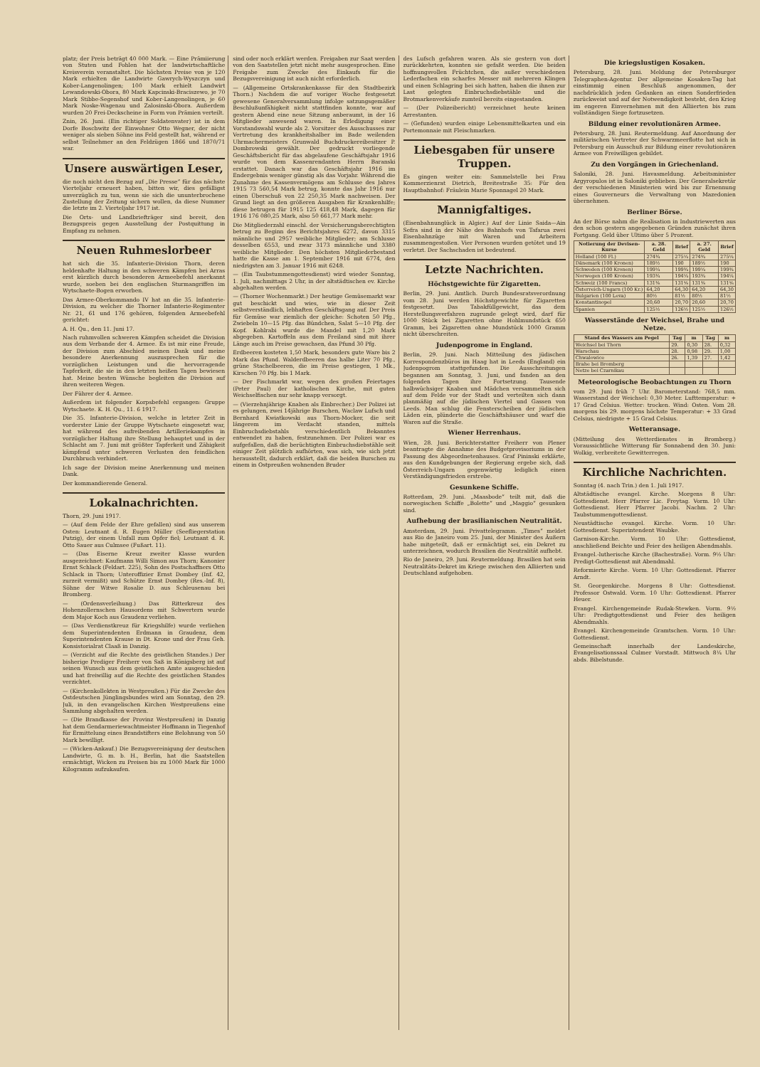platz; der Preis beträgt 40 000 Mark. — Eine Prämiierung von Stuten und Fohlen hat der landwirtschaftliche Kreisverein veranstaltet. Die höchsten Preise von je 120 Mark erhielten die Landwirte Gawrych-Wyszczyn und Kober-Langenolingen; 100 Mark erhielt Landwirt Lewandowski-Obora, 80 Mark Kapcinski-Braciszewo, je 70 Mark Stibbe-Segenshof und Kober-Langenolingen, je 60 Mark Noske-Wagenau und Zalosinski-Obora. Außerdem wurden 20 Frei-Deckscheine in Form von Prämien verteilt.
Znin, 26. Juni. (Ein richtiger Soldatenvater) ist in dem Dorfe Boschwitz der Einwohner Otto Wegner, der nicht weniger als sieben Söhne ins Feld gestellt hat, während er selbst Teilnehmer an den Feldzügen 1866 und 1870/71 war.
Unsere auswärtigen Leser,
die noch nicht den Bezug auf „Die Presse“ für das nächste Vierteljahr erneuert haben, bitten wir, dies gefälligst unverzüglich zu tun, wenn sie sich die ununterbrochene Zustellung der Zeitung sichern wollen, da diese Nummer die letzte im 2. Vierteljahr 1917 ist.
Die Orts- und Landbriefträger sind bereit, den Bezugspreis gegen Ausstellung der Postquittung in Empfang zu nehmen.
Neuen Ruhmeslorbeer
hat sich die 35. Infanterie-Division Thorn, deren heldenhafte Haltung in den schweren Kämpfen bei Arras erst kürzlich durch besonderen Armeebefehl anerkannt wurde, soeben bei den englischen Sturmangriffen im Wytschaete-Bogen erworben.
Das Armee-Oberkommando IV hat an die 35. Infanterie-Division, zu welcher die Thorner Infanterie-Regimenter Nr. 21, 61 und 176 gehören, folgenden Armeebefehl gerichtet:
A. H. Qu., den 11. Juni 17.
Nach ruhmvollen schweren Kämpfen scheidet die Division aus dem Verbande der 4. Armee. Es ist mir eine Freude, der Division zum Abschied meinen Dank und meine besondere Anerkennung auszusprechen für die vorzüglichen Leistungen und die hervorragende Tapferkeit, die sie in den letzten heißen Tagen bewiesen hat. Meine besten Wünsche begleiten die Division auf ihren weiteren Wegen.
Der Führer der 4. Armee.
Außerdem ist folgender Korpsbefehl ergangen: Gruppe Wytschaete. K. H. Qu., 11. 6 1917.
Die 35. Infanterie-Division, welche in letzter Zeit in vorderster Linie der Gruppe Wytschaete eingesetzt war, hat während des aufreibenden Artilleriekampfes in vorzüglicher Haltung ihre Stellung behauptet und in der Schlacht am 7. Juni mit größter Tapferkeit und Zähigkeit kämpfend unter schweren Verlusten den feindlichen Durchbruch verhindert.
Ich sage der Division meine Anerkennung und meinen Dank.
Der kommandierende General.
Lokalnachrichten.
Thorn, 29. Juni 1917.
— (Auf dem Felde der Ehre gefallen) sind aus unserem Osten: Leutnant d. R. Eugen Müller (Seefliegerstation Putzig), der einem Unfall zum Opfer fiel; Leutnant d. R. Otto Sauer aus Culmsee (Fußart. 11).
— (Das Eiserne Kreuz zweiter Klasse wurden ausgezeichnet: Kaufmann Willi Simon aus Thorn; Kanonier Ernst Schlack (Feldart. 225), Sohn des Postschaffners Otto Schlack in Thorn; Unteroffizier Ernst Dombey (Inf. 42, zurzeit vermißt) und Schütze Ernst Dombey (Res.-Inf. 8), Söhne der Witwe Rosalie D. aus Schleusenau bei Bromberg.
— (Ordensverleihung.) Das Ritterkreuz des Hohenzollernschen Hausordens mit Schwertern wurde dem Major Koch aus Graudenz verliehen.
— (Das Verdienstkreuz für Kriegshilfe) wurde verliehen dem Superintendenten Erdmann in Graudenz, dem Superintendenten Krause in Dt. Krone und der Frau Geh. Konsistorialrat Claaß in Danzig.
— (Verzicht auf die Rechte des geistlichen Standes.) Der bisherige Prediger Freiherr von Saß in Königsberg ist auf seinen Wunsch aus dem geistlichen Amte ausgeschieden und hat freiwillig auf die Rechte des geistlichen Standes verzichtet.
— (Kirchenkollekten in Westpreußen.) Für die Zwecke des Ostdeutschen Jünglingsbundes wird am Sonntag, den 29. Juli, in den evangelischen Kirchen Westpreußens eine Sammlung abgehalten werden.
— (Die Brandkasse der Provinz Westpreußen) in Danzig hat dem Gendarmeriewachtmeister Hoffmann in Tiegenhof für Ermittelung eines Brandstifters eine Belohnung von 50 Mark bewilligt.
— (Wicken-Ankauf.) Die Bezugsvereinigung der deutschen Landwirte, G. m. b. H., Berlin, hat die Saatstellen ermächtigt, Wicken zu Preisen bis zu 1000 Mark für 1000 Kilogramm aufzukaufen.
sind oder noch erklärt werden. Freigaben zur Saat werden von den Saatstellen jetzt nicht mehr ausgesprochen. Eine Freigabe zum Zwecke des Einkaufs für die Bezugsvereinigung ist auch nicht erforderlich.
— (Allgemeine Ortskrankenkasse für den Stadtbezirk Thorn.) Nachdem die auf voriger Woche festgesetzt gewesene Generalversammlung infolge satzungsgemäßer Beschlußunfähigkeit nicht stattfinden konnte, war auf gestern Abend eine neue Sitzung anberaumt, in der 16 Mitglieder anwesend waren. In Erledigung einer Vorstandswahl wurde als 2. Vorsitzer des Ausschusses zur Vertretung des krankheitshalber im Bade weilenden Uhrmachermeisters Grunwald Buchdruckereibesitzer P. Dombrowski gewählt. Der gedruckt vorliegende Geschäftsbericht für das abgelaufene Geschäftsjahr 1916 wurde von dem Kassenrendanten Herrn Baranski erstattet. Danach war das Geschäftsjahr 1916 im Endergebnis weniger günstig als das Vorjahr. Während die Zunahme des Kassenvermögens am Schlusse des Jahres 1915 73 560,54 Mark betrug, konnte das Jahr 1916 nur einen Überschuß von 22 250,35 Mark nachweisen. Der Grund liegt an den größeren Ausgaben für Krankenhilfe; diese betrugen für 1915 125 418,48 Mark, dagegen für 1916 176 080,25 Mark, also 50 661,77 Mark mehr.
Die Mitgliederzahl einschl. der Versicherungsberechtigten betrug zu Beginn des Berichtsjahres 6272, davon 3315 männliche und 2957 weibliche Mitglieder; am Schlusse desselben 6553, und zwar 3173 männliche und 3380 weibliche Mitglieder. Den höchsten Mitgliederbestand hatte die Kasse am 1. September 1916 mit 6774, den niedrigsten am 3. Januar 1916 mit 6248.
— (Ein Taubstummengottesdienst) wird wieder Sonntag, 1. Juli, nachmittags 2 Uhr, in der altstädtischen ev. Kirche abgehalten werden.
— (Thorner Wochenmarkt.) Der heutige Gemüsemarkt war gut beschickt und wies, wie in dieser Zeit selbstverständlich, lebhaften Geschäftsgang auf. Der Preis für Gemüse war ziemlich der gleiche: Schoten 50 Pfg., Zwiebeln 10—15 Pfg. das Bündchen, Salat 5—10 Pfg. der Kopf. Kohlrabi wurde die Mandel mit 1,20 Mark abgegeben. Kartoffeln aus dem Freiland sind mit ihrer Länge auch im Preise gewachsen, das Pfund 30 Pfg.
Erdbeeren kosteten 1,50 Mark, besonders gute Ware bis 2 Mark das Pfund. Walderdbeeren das halbe Liter 70 Pfg., grüne Stachelbeeren, die im Preise gestiegen, 1 Mk., Kirschen 70 Pfg. bis 1 Mark.
— Der Fischmarkt war, wegen des großen Feiertages (Peter Paul) der katholischen Kirche, mit guten Weichselfischen nur sehr knapp versorgt.
— (Vierzehnjährige Knaben als Einbrecher.) Der Polizei ist es gelungen, zwei 14jährige Burschen, Waclaw Lufsch und Bernhard Kwiatkowski aus Thorn-Mocker, die seit längerem im Verdacht standen, mittels Einbruchsdiebstahls verschiedentlich Bekanntes entwendet zu haben, festzunehmen. Der Polizei war es aufgefallen, daß die berüchtigten Einbruchsdiebstähle seit einiger Zeit plötzlich aufhörten, was sich, wie sich jetzt herausstellt, dadurch erklärt, daß die beiden Burschen zu einem in Ostpreußen wohnenden Bruder
des Lufsch gefahren waren. Als sie gestern von dort zurückkehrten, konnten sie gefaßt werden. Die beiden hoffnungsvollen Früchtchen, die außer verschiedenen Lederfachen ein scharfes Messer mit mehreren Klingen und einen Schlagring bei sich hatten, haben die ihnen zur Last gelegten Einbruchsdiebstähle und die Brotmarkenverkäufe zumteil bereits eingestanden.
— (Der Polizeibericht) verzeichnet heute keinen Arrestanten.
— (Gefunden) wurden einige Lebensmittelkarten und ein Portemonnaie mit Fleischmarken.
Liebesgaben für unsere Truppen.
Es gingen weiter ein: Sammelstelle bei Frau Kommerzienrat Dietrich, Breitestraße 35: Für den Hauptbahnhof: Fräulein Marie Sponnagel 20 Mark.
Mannigfaltiges.
(Eisenbahnunglück in Algier.) Auf der Linie Saida—Ain Sefra sind in der Nähe des Bahnhofs von Tafarua zwei Eisenbahnzüge mit Waren und Arbeitern zusammengestoßen. Vier Personen wurden getötet und 19 verletzt. Der Sachschaden ist bedeutend.
Letzte Nachrichten.
Höchstgewichte für Zigaretten.
Berlin, 29. Juni. Amtlich. Durch Bundesratsverordnung vom 28. Juni werden Höchstgewichte für Zigaretten festgesetzt. Das Tabakfüllgewicht, das dem Herstellungsverfahren zugrunde gelegt wird, darf für 1000 Stück bei Zigaretten ohne Hohlmundstück 650 Gramm, bei Zigaretten ohne Mundstück 1000 Gramm nicht überschreiten.
Judenpogrome in England.
Berlin, 29. Juni. Nach Mitteilung des jüdischen Korrespondenzbüros im Haag hat in Leeds (England) ein Judenpogrom stattgefunden. Die Ausschreitungen begannen am Sonntag, 3. Juni, und fanden an den folgenden Tagen ihre Fortsetzung. Tausende halbwüchsiger Knaben und Mädchen versammelten sich auf dem Felde vor der Stadt und verteilten sich dann planmäßig auf die jüdischen Viertel und Gassen von Leeds. Man schlug die Fensterscheiben der jüdischen Läden ein, plünderte die Geschäftshäuser und warf die Waren auf die Straße.
Wiener Herrenhaus.
Wien, 28. Juni. Berichterstatter Freiherr von Plener beantragte die Annahme des Budgetprovisoriums in der Fassung des Abgeordnetenhauses. Graf Pininski erklärte, aus den Kundgebungen der Regierung ergebe sich, daß Österreich-Ungarn gegenwärtig lediglich einen Verständigungsfrieden erstrebe.
Gesunkene Schiffe.
Rotterdam, 29. Juni. „Maasbode“ teilt mit, daß die norwegischen Schiffe „Bolette“ und „Maggio“ gesunken sind.
Aufhebung der brasilianischen Neutralität.
Amsterdam, 29. Juni. Privattelegramm. „Times“ meldet aus Rio de Janeiro vom 25. Juni, der Minister des Äußern habe mitgeteilt, daß er ermächtigt sei, ein Dekret zu unterzeichnen, wodurch Brasilien die Neutralität aufhebt.
Rio de Janeiro, 29. Juni. Reutermeldung. Brasilien hat sein Neutralitäts-Dekret im Kriege zwischen den Alliierten und Deutschland aufgehoben.
Die kriegslustigen Kosaken.
Petersburg, 28. Juni. Meldung der Petersburger Telegraphen-Agentur. Der allgemeine Kosaken-Tag hat einstimmig einen Beschluß angenommen, der nachdrücklich jeden Gedanken an einen Sonderfrieden zurückweist und auf der Notwendigkeit besteht, den Krieg im engeren Einvernehmen mit den Alliierten bis zum vollständigen Siege fortzusetzen.
Bildung einer revolutionären Armee.
Petersburg, 28. Juni. Reutermeldung. Auf Anordnung der militärischen Vertreter der Schwarzmeerflotte hat sich in Petersburg ein Ausschuß zur Bildung einer revolutionären Armee von Freiwilligen gebildet.
Zu den Vorgängen in Griechenland.
Saloniki, 28. Juni. Havasmeldung. Arbeitsminister Argyropulos ist in Saloniki geblieben. Der Generalsekretär der verschiedenen Ministerien wird bis zur Ernennung eines Gouverneurs die Verwaltung von Mazedonien übernehmen.
Berliner Börse.
An der Börse nahm die Realisation in Industriewerten aus den schon gestern angegebenen Gründen zunächst ihren Fortgang. Geld über Ultimo über 5 Prozent.
| Notierung der Devisen-Kurse | a. 28. Geld | Brief | a. 27. Geld | Brief |
| --- | --- | --- | --- | --- |
| Holland (100 Fl.) | 274¾ | 275¼ | 274¾ | 275¼ |
| Dänemark (100 Kronen) | 189½ | 190 | 189½ | 190 |
| Schweden (100 Kronen) | 199¼ | 199¾ | 199¼ | 199¾ |
| Norwegen (100 Kronen) | 193¾ | 194¼ | 193¾ | 194¼ |
| Schweiz (100 Francs) | 131⅜ | 131⅝ | 131⅜ | 131⅝ |
| Österreich-Ungarn (100 Kr.) | 64,20 | 64,30 | 64,20 | 64,30 |
| Bulgarien (100 Leva) | 80½ | 81½ | 80½ | 81½ |
| Konstantinopel | 20,60 | 20,70 | 20,60 | 20,70 |
| Spanien | 125½ | 126½ | 125½ | 126½ |
Wasserstände der Weichsel, Brahe und Netze.
| Stand des Wassers am Pegel | Tag | m | Tag | m |
| --- | --- | --- | --- | --- |
| Weichsel bei Thorn | 29. | 0,30 | 28. | 0,32 |
| Warschau | 28. | 0,98 | 29. | 1,00 |
| Chwalowice | 26. | 1,39 | 27. | 1,42 |
| Brahe bei Bromberg | | | | |
| Netze bei Czarnikau | | | | |
Meteorologische Beobachtungen zu Thorn
vom 29. Juni früh 7 Uhr. Barometerstand: 768,5 mm. Wasserstand der Weichsel: 0,30 Meter. Lufttemperatur: + 17 Grad Celsius. Wetter: trocken. Wind: Osten. Vom 28. morgens bis 29. morgens höchste Temperatur: + 33 Grad Celsius, niedrigste + 15 Grad Celsius.
Wetteransage.
(Mitteilung des Wetterdienstes in Bromberg.) Voraussichtliche Witterung für Sonnabend den 30. Juni: Wolkig, verbreitete Gewitterregen.
Kirchliche Nachrichten.
Sonntag (4. nach Trin.) den 1. Juli 1917.
Altstädtische evangel. Kirche. Morgens 8 Uhr: Gottesdienst. Herr Pfarrer Lic. Freytag. Vorm. 10 Uhr: Gottesdienst. Herr Pfarrer Jacobi. Nachm. 2 Uhr: Taubstummengottesdienst.
Neustädtische evangel. Kirche. Vorm. 10 Uhr: Gottesdienst. Superintendent Waubke.
Garnison-Kirche. Vorm. 10 Uhr: Gottesdienst, anschließend Beichte und Feier des heiligen Abendmahls.
Evangel.-lutherische Kirche (Bachestraße). Vorm. 9½ Uhr: Predigt-Gottesdienst mit Abendmahl.
Reformierte Kirche. Vorm. 10 Uhr: Gottesdienst. Pfarrer Arndt.
St. Georgenkirche. Morgens 8 Uhr: Gottesdienst. Professor Ostwald. Vorm. 10 Uhr: Gottesdienst. Pfarrer Heuer.
Evangel. Kirchengemeinde Rudak-Stewken. Vorm. 9½ Uhr: Predigtgottesdienst und Feier des heiligen Abendmahls.
Evangel. Kirchengemeinde Gramtschen. Vorm. 10 Uhr: Gottesdienst.
Gemeinschaft innerhalb der Landeskirche, Evangelisationssaal Culmer Vorstadt. Mittwoch 8¼ Uhr abds. Bibelstunde.